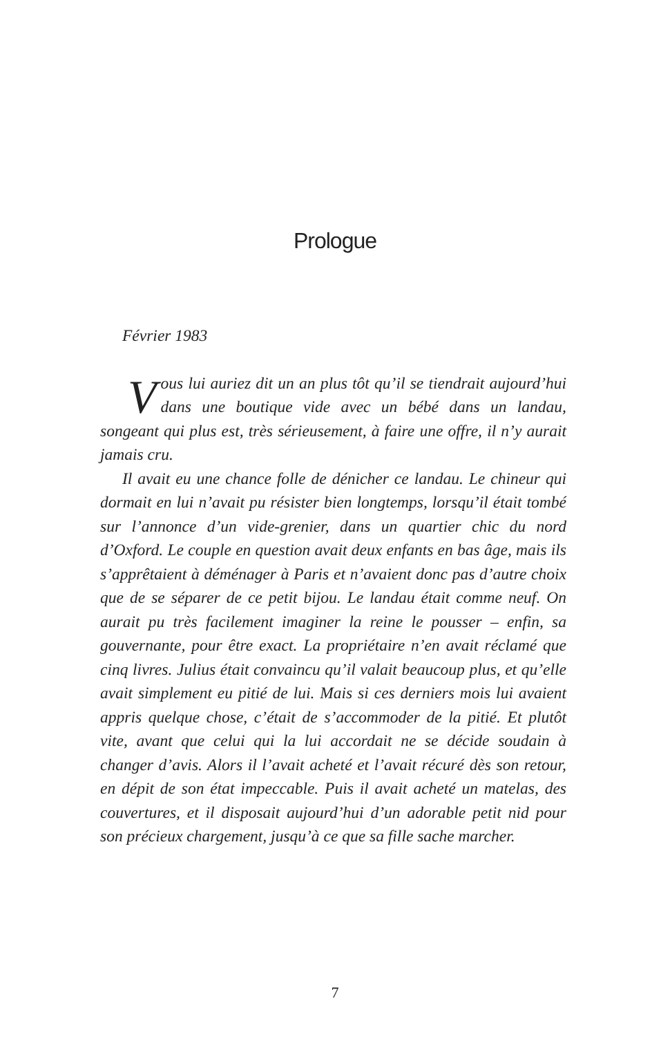Prologue
Février 1983
Vous lui auriez dit un an plus tôt qu’il se tiendrait aujourd’hui dans une boutique vide avec un bébé dans un landau, songeant qui plus est, très sérieusement, à faire une offre, il n’y aurait jamais cru.
Il avait eu une chance folle de dénicher ce landau. Le chineur qui dormait en lui n’avait pu résister bien longtemps, lorsqu’il était tombé sur l’annonce d’un vide-grenier, dans un quartier chic du nord d’Oxford. Le couple en question avait deux enfants en bas âge, mais ils s’apprêtaient à déménager à Paris et n’avaient donc pas d’autre choix que de se séparer de ce petit bijou. Le landau était comme neuf. On aurait pu très facilement imaginer la reine le pousser – enfin, sa gouvernante, pour être exact. La propriétaire n’en avait réclamé que cinq livres. Julius était convaincu qu’il valait beaucoup plus, et qu’elle avait simplement eu pitié de lui. Mais si ces derniers mois lui avaient appris quelque chose, c’était de s’accommoder de la pitié. Et plutôt vite, avant que celui qui la lui accordait ne se décide soudain à changer d’avis. Alors il l’avait acheté et l’avait récuré dès son retour, en dépit de son état impeccable. Puis il avait acheté un matelas, des couvertures, et il disposait aujourd’hui d’un adorable petit nid pour son précieux chargement, jusqu’à ce que sa fille sache marcher.
7